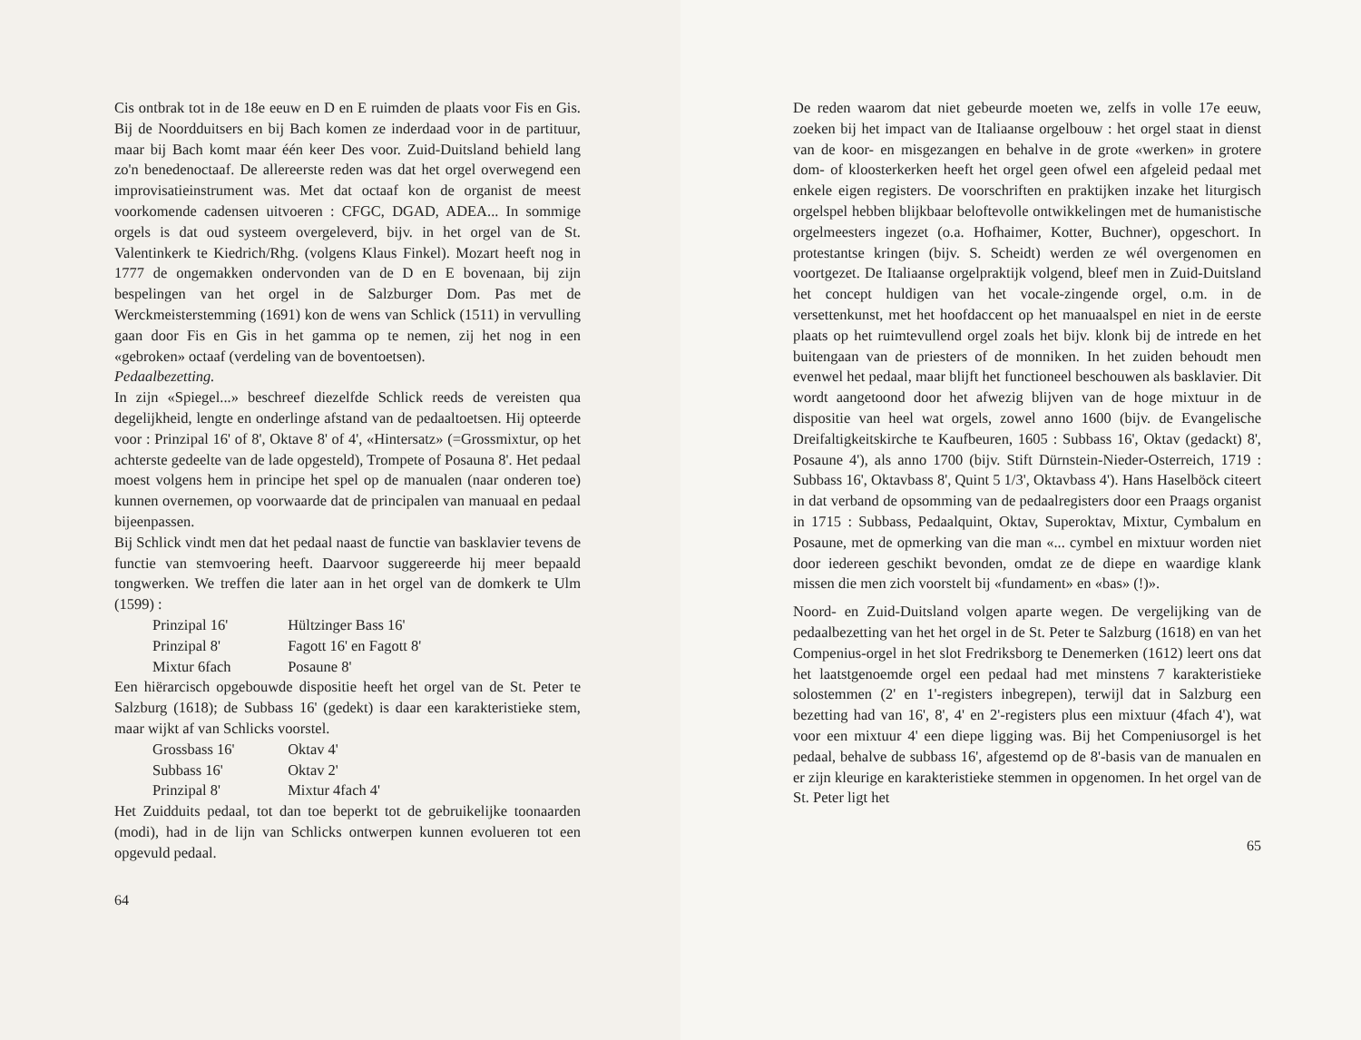Cis ontbrak tot in de 18e eeuw en D en E ruimden de plaats voor Fis en Gis. Bij de Noordduitsers en bij Bach komen ze inderdaad voor in de partituur, maar bij Bach komt maar één keer Des voor. Zuid-Duitsland behield lang zo'n benedenoctaaf. De allereerste reden was dat het orgel overwegend een improvisatieinstrument was. Met dat octaaf kon de organist de meest voorkomende cadensen uitvoeren : CFGC, DGAD, ADEA... In sommige orgels is dat oud systeem overgeleverd, bijv. in het orgel van de St. Valentinkerk te Kiedrich/Rhg. (volgens Klaus Finkel). Mozart heeft nog in 1777 de ongemakken ondervonden van de D en E bovenaan, bij zijn bespelingen van het orgel in de Salzburger Dom. Pas met de Werckmeisterstemming (1691) kon de wens van Schlick (1511) in vervulling gaan door Fis en Gis in het gamma op te nemen, zij het nog in een «gebroken» octaaf (verdeling van de boventoetsen).
Pedaalbezetting.
In zijn «Spiegel...» beschreef diezelfde Schlick reeds de vereisten qua degelijkheid, lengte en onderlinge afstand van de pedaaltoetsen. Hij opteerde voor : Prinzipal 16' of 8', Oktave 8' of 4', «Hintersatz» (=Grossmixtur, op het achterste gedeelte van de lade opgesteld), Trompete of Posauna 8'. Het pedaal moest volgens hem in principe het spel op de manualen (naar onderen toe) kunnen overnemen, op voorwaarde dat de principalen van manuaal en pedaal bijeenpassen.
Bij Schlick vindt men dat het pedaal naast de functie van basklavier tevens de functie van stemvoering heeft. Daarvoor suggereerde hij meer bepaald tongwerken. We treffen die later aan in het orgel van de domkerk te Ulm (1599) :
Prinzipal 16' Hültzinger Bass 16'
Prinzipal 8' Fagott 16' en Fagott 8'
Mixtur 6fach Posaune 8'
Een hiërarcisch opgebouwde dispositie heeft het orgel van de St. Peter te Salzburg (1618); de Subbass 16' (gedekt) is daar een karakteristieke stem, maar wijkt af van Schlicks voorstel.
Grossbass 16' Oktav 4'
Subbass 16' Oktav 2'
Prinzipal 8' Mixtur 4fach 4'
Het Zuidduits pedaal, tot dan toe beperkt tot de gebruikelijke toonaarden (modi), had in de lijn van Schlicks ontwerpen kunnen evolueren tot een opgevuld pedaal.
64
De reden waarom dat niet gebeurde moeten we, zelfs in volle 17e eeuw, zoeken bij het impact van de Italiaanse orgelbouw : het orgel staat in dienst van de koor- en misgezangen en behalve in de grote «werken» in grotere dom- of kloosterkerken heeft het orgel geen ofwel een afgeleid pedaal met enkele eigen registers. De voorschriften en praktijken inzake het liturgisch orgelspel hebben blijkbaar beloftevolle ontwikkelingen met de humanistische orgelmeesters ingezet (o.a. Hofhaimer, Kotter, Buchner), opgeschort. In protestantse kringen (bijv. S. Scheidt) werden ze wél overgenomen en voortgezet. De Italiaanse orgelpraktijk volgend, bleef men in Zuid-Duitsland het concept huldigen van het vocale-zingende orgel, o.m. in de versettenkunst, met het hoofdaccent op het manuaalspel en niet in de eerste plaats op het ruimtevullend orgel zoals het bijv. klonk bij de intrede en het buitengaan van de priesters of de monniken. In het zuiden behoudt men evenwel het pedaal, maar blijft het functioneel beschouwen als basklavier. Dit wordt aangetoond door het afwezig blijven van de hoge mixtuur in de dispositie van heel wat orgels, zowel anno 1600 (bijv. de Evangelische Dreifaltigkeitskirche te Kaufbeuren, 1605 : Subbass 16', Oktav (gedackt) 8', Posaune 4'), als anno 1700 (bijv. Stift Dürnstein-Nieder-Osterreich, 1719 : Subbass 16', Oktavbass 8', Quint 5 1/3', Oktavbass 4'). Hans Haselböck citeert in dat verband de opsomming van de pedaalregisters door een Praags organist in 1715 : Subbass, Pedaalquint, Oktav, Superoktav, Mixtur, Cymbalum en Posaune, met de opmerking van die man «... cymbel en mixtuur worden niet door iedereen geschikt bevonden, omdat ze de diepe en waardige klank missen die men zich voorstelt bij «fundament» en «bas» (!)».
Noord- en Zuid-Duitsland volgen aparte wegen. De vergelijking van de pedaalbezetting van het het orgel in de St. Peter te Salzburg (1618) en van het Compenius-orgel in het slot Fredriksborg te Denemerken (1612) leert ons dat het laatstgenoemde orgel een pedaal had met minstens 7 karakteristieke solostemmen (2' en 1'-registers inbegrepen), terwijl dat in Salzburg een bezetting had van 16', 8', 4' en 2'-registers plus een mixtuur (4fach 4'), wat voor een mixtuur 4' een diepe ligging was. Bij het Compeniusorgel is het pedaal, behalve de subbass 16', afgestemd op de 8'-basis van de manualen en er zijn kleurige en karakteristieke stemmen in opgenomen. In het orgel van de St. Peter ligt het
65